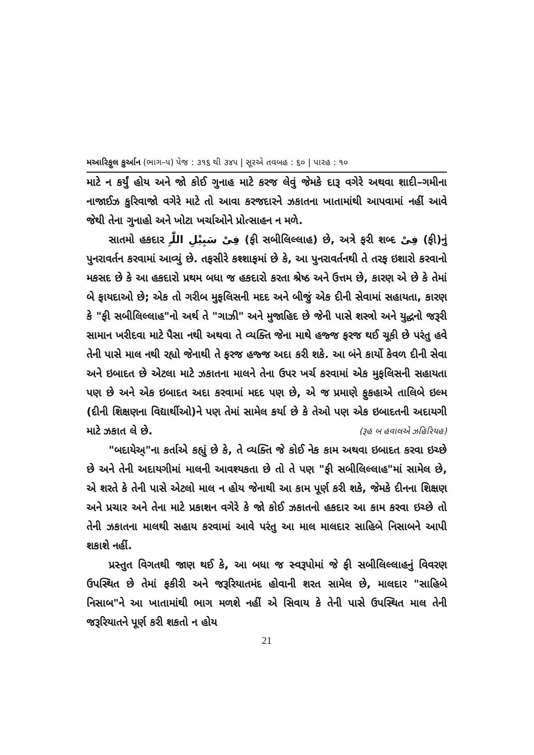મઆરિફુલ કુર્આન (ભાગ–૫) પેજ : ૩૧૬ થી ૩૪૫ | સૂરએ તવબહ : ૬૦ | પારહ : ૧૦
માટે ન કર્યું હોય અને જો કોઈ ગુનાહ માટે કરજ લેવું જેમકે દારૂ વગેરે અથવા શાદી–ગમીના નાજાઈઝ કુરિવાજો વગેરે માટે તો આવા કરજદારને ઝકાતના ખાતામાંથી આપવામાં નહીં આવે જેથી તેના ગુનાહો અને ખોટા ખર્ચાઓને પ્રોત્સાહન ન મળે.
સાતમો હકદાર فِیْ سَبِیْلِ اللّٰہِ (ફી સબીલિલ્લાહ) છે, અત્રે ફરી શબ્દ فِیْ (ફી)નું પુનરાવર્તન કરવામાં આવ્યું છે. તફસીરે કશ્શાફમાં છે કે, આ પુનરાવર્તનથી તે તરફ ઇશારો કરવાનો મકસદ છે કે આ હકદારો પ્રથમ બધા જ હકદારો કરતા શ્રેષ્ઠ અને ઉત્તમ છે, કારણ એ છે કે તેમાં બે ફાયદાઓ છે; એક તો ગરીબ મુફલિસની મદદ અને બીજું એક દીની સેવામાં સહાયતા, કારણ કે "ફી સબીલિલ્લાહ"નો અર્થ તે "ગાઝી" અને મુજાહિદ છે જેની પાસે શસ્ત્રો અને યુદ્ધનો જરૂરી સામાન ખરીદવા માટે પૈસા નથી અથવા તે વ્યક્તિ જેના માથે હજ્જ ફરજ થઈ ચૂકી છે પરંતુ હવે તેની પાસે માલ નથી રહ્યો જેનાથી તે ફરજ હજ્જ અદા કરી શકે. આ બંને કાર્યો કેવળ દીની સેવા અને ઇબાદત છે એટલા માટે ઝકાતના માલને તેના ઉપર ખર્ચ કરવામાં એક મુફલિસની સહાયતા પણ છે અને એક ઇબાદત અદા કરવામાં મદદ પણ છે, એ જ પ્રમાણે ફુકહાએ તાલિબે ઇલ્મ (દીની શિક્ષણના વિદ્યાર્થીઓ)ને પણ તેમાં સામેલ કર્યા છે કે તેઓ પણ એક ઇબાદતની અદાયગી માટે ઝકાત લે છે. (રૂહ બ હવાલએ ઝહિરિયહ)
"બદાયેઅ્"ના કર્તાએ કહ્યું છે કે, તે વ્યક્તિ જે કોઈ નેક કામ અથવા ઇબાદત કરવા ઇચ્છે છે અને તેની અદાયગીમાં માલની આવશ્યકતા છે તો તે પણ "ફી સબીલિલ્લાહ"માં સામેલ છે, એ શરતે કે તેની પાસે એટલો માલ ન હોય જેનાથી આ કામ પૂર્ણ કરી શકે, જેમકે દીનના શિક્ષણ અને પ્રચાર અને તેના માટે પ્રકાશન વગેરે કે જો કોઈ ઝકાતનો હકદાર આ કામ કરવા ઇચ્છે તો તેની ઝકાતના માલથી સહાય કરવામાં આવે પરંતુ આ માલ માલદાર સાહિબે નિસાબને આપી શકાશે નહીં.
પ્રસ્તુત વિગતથી જાણ થઈ કે, આ બધા જ સ્વરૂપોમાં જે ફી સબીલિલ્લાહનું વિવરણ ઉપસ્થિત છે તેમાં ફકીરી અને જરૂરિયાતમંદ હોવાની શરત સામેલ છે, માલદાર "સાહિબે નિસાબ"ને આ ખાતામાંથી ભાગ મળશે નહીં એ સિવાય કે તેની પાસે ઉપસ્થિત માલ તેની જરૂરિયાતને પૂર્ણ કરી શકતો ન હોય
21